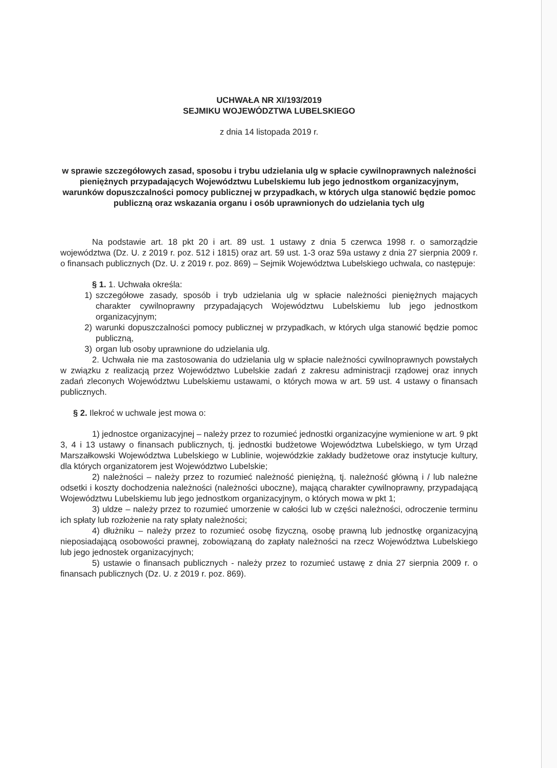UCHWAŁA NR XI/193/2019
SEJMIKU WOJEWÓDZTWA LUBELSKIEGO
z dnia 14 listopada 2019 r.
w sprawie szczegółowych zasad, sposobu i trybu udzielania ulg w spłacie cywilnoprawnych należności pieniężnych przypadających Województwu Lubelskiemu lub jego jednostkom organizacyjnym, warunków dopuszczalności pomocy publicznej w przypadkach, w których ulga stanowić będzie pomoc publiczną oraz wskazania organu i osób uprawnionych do udzielania tych ulg
Na podstawie art. 18 pkt 20 i art. 89 ust. 1 ustawy z dnia 5 czerwca 1998 r. o samorządzie województwa (Dz. U. z 2019 r. poz. 512 i 1815) oraz art. 59 ust. 1-3 oraz 59a ustawy z dnia 27 sierpnia 2009 r. o finansach publicznych (Dz. U. z 2019 r. poz. 869) – Sejmik Województwa Lubelskiego uchwala, co następuje:
§ 1. 1. Uchwała określa:
1) szczegółowe zasady, sposób i tryb udzielania ulg w spłacie należności pieniężnych mających charakter cywilnoprawny przypadających Województwu Lubelskiemu lub jego jednostkom organizacyjnym;
2) warunki dopuszczalności pomocy publicznej w przypadkach, w których ulga stanowić będzie pomoc publiczną,
3) organ lub osoby uprawnione do udzielania ulg.
2. Uchwała nie ma zastosowania do udzielania ulg w spłacie należności cywilnoprawnych powstałych w związku z realizacją przez Województwo Lubelskie zadań z zakresu administracji rządowej oraz innych zadań zleconych Województwu Lubelskiemu ustawami, o których mowa w art. 59 ust. 4 ustawy o finansach publicznych.
§ 2. Ilekroć w uchwale jest mowa o:
1) jednostce organizacyjnej – należy przez to rozumieć jednostki organizacyjne wymienione w art. 9 pkt 3, 4 i 13 ustawy o finansach publicznych, tj. jednostki budżetowe Województwa Lubelskiego, w tym Urząd Marszałkowski Województwa Lubelskiego w Lublinie, wojewódzkie zakłady budżetowe oraz instytucje kultury, dla których organizatorem jest Województwo Lubelskie;
2) należności – należy przez to rozumieć należność pieniężną, tj. należność główną i / lub należne odsetki i koszty dochodzenia należności (należności uboczne), mającą charakter cywilnoprawny, przypadającą Województwu Lubelskiemu lub jego jednostkom organizacyjnym, o których mowa w pkt 1;
3) uldze – należy przez to rozumieć umorzenie w całości lub w części należności, odroczenie terminu ich spłaty lub rozłożenie na raty spłaty należności;
4) dłużniku – należy przez to rozumieć osobę fizyczną, osobę prawną lub jednostkę organizacyjną nieposiadającą osobowości prawnej, zobowiązaną do zapłaty należności na rzecz Województwa Lubelskiego lub jego jednostek organizacyjnych;
5) ustawie o finansach publicznych - należy przez to rozumieć ustawę z dnia 27 sierpnia 2009 r. o finansach publicznych (Dz. U. z 2019 r. poz. 869).